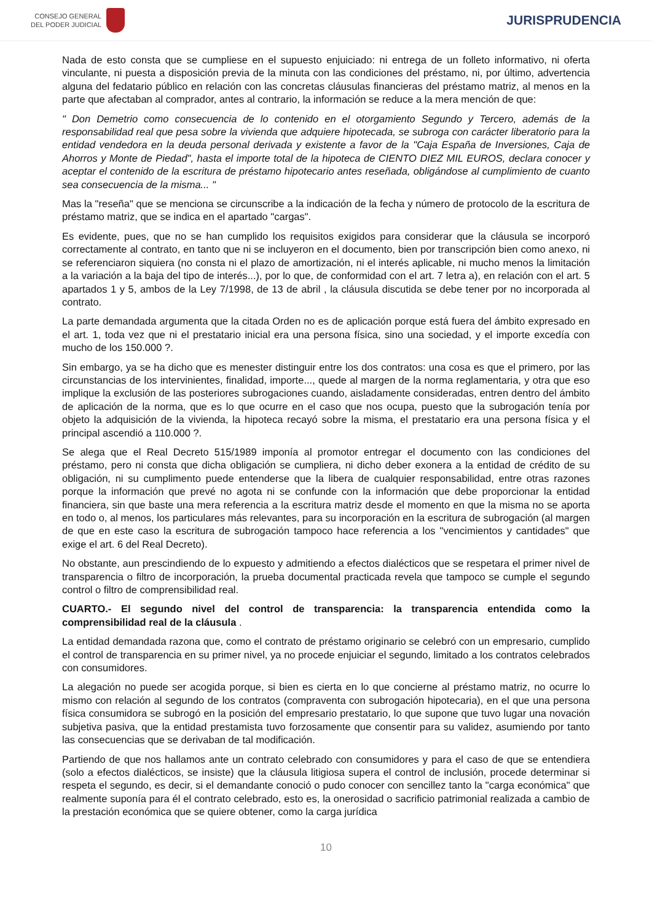CONSEJO GENERAL
DEL PODER JUDICIAL
JURISPRUDENCIA
Nada de esto consta que se cumpliese en el supuesto enjuiciado: ni entrega de un folleto informativo, ni oferta vinculante, ni puesta a disposición previa de la minuta con las condiciones del préstamo, ni, por último, advertencia alguna del fedatario público en relación con las concretas cláusulas financieras del préstamo matriz, al menos en la parte que afectaban al comprador, antes al contrario, la información se reduce a la mera mención de que:
" Don Demetrio como consecuencia de lo contenido en el otorgamiento Segundo y Tercero, además de la responsabilidad real que pesa sobre la vivienda que adquiere hipotecada, se subroga con carácter liberatorio para la entidad vendedora en la deuda personal derivada y existente a favor de la "Caja España de Inversiones, Caja de Ahorros y Monte de Piedad", hasta el importe total de la hipoteca de CIENTO DIEZ MIL EUROS, declara conocer y aceptar el contenido de la escritura de préstamo hipotecario antes reseñada, obligándose al cumplimiento de cuanto sea consecuencia de la misma... "
Mas la "reseña" que se menciona se circunscribe a la indicación de la fecha y número de protocolo de la escritura de préstamo matriz, que se indica en el apartado "cargas".
Es evidente, pues, que no se han cumplido los requisitos exigidos para considerar que la cláusula se incorporó correctamente al contrato, en tanto que ni se incluyeron en el documento, bien por transcripción bien como anexo, ni se referenciaron siquiera (no consta ni el plazo de amortización, ni el interés aplicable, ni mucho menos la limitación a la variación a la baja del tipo de interés...), por lo que, de conformidad con el art. 7 letra a), en relación con el art. 5 apartados 1 y 5, ambos de la Ley 7/1998, de 13 de abril , la cláusula discutida se debe tener por no incorporada al contrato.
La parte demandada argumenta que la citada Orden no es de aplicación porque está fuera del ámbito expresado en el art. 1, toda vez que ni el prestatario inicial era una persona física, sino una sociedad, y el importe excedía con mucho de los 150.000 ?.
Sin embargo, ya se ha dicho que es menester distinguir entre los dos contratos: una cosa es que el primero, por las circunstancias de los intervinientes, finalidad, importe..., quede al margen de la norma reglamentaria, y otra que eso implique la exclusión de las posteriores subrogaciones cuando, aisladamente consideradas, entren dentro del ámbito de aplicación de la norma, que es lo que ocurre en el caso que nos ocupa, puesto que la subrogación tenía por objeto la adquisición de la vivienda, la hipoteca recayó sobre la misma, el prestatario era una persona física y el principal ascendió a 110.000 ?.
Se alega que el Real Decreto 515/1989 imponía al promotor entregar el documento con las condiciones del préstamo, pero ni consta que dicha obligación se cumpliera, ni dicho deber exonera a la entidad de crédito de su obligación, ni su cumplimento puede entenderse que la libera de cualquier responsabilidad, entre otras razones porque la información que prevé no agota ni se confunde con la información que debe proporcionar la entidad financiera, sin que baste una mera referencia a la escritura matriz desde el momento en que la misma no se aporta en todo o, al menos, los particulares más relevantes, para su incorporación en la escritura de subrogación (al margen de que en este caso la escritura de subrogación tampoco hace referencia a los "vencimientos y cantidades" que exige el art. 6 del Real Decreto).
No obstante, aun prescindiendo de lo expuesto y admitiendo a efectos dialécticos que se respetara el primer nivel de transparencia o filtro de incorporación, la prueba documental practicada revela que tampoco se cumple el segundo control o filtro de comprensibilidad real.
CUARTO.- El segundo nivel del control de transparencia: la transparencia entendida como la comprensibilidad real de la cláusula .
La entidad demandada razona que, como el contrato de préstamo originario se celebró con un empresario, cumplido el control de transparencia en su primer nivel, ya no procede enjuiciar el segundo, limitado a los contratos celebrados con consumidores.
La alegación no puede ser acogida porque, si bien es cierta en lo que concierne al préstamo matriz, no ocurre lo mismo con relación al segundo de los contratos (compraventa con subrogación hipotecaria), en el que una persona física consumidora se subrogó en la posición del empresario prestatario, lo que supone que tuvo lugar una novación subjetiva pasiva, que la entidad prestamista tuvo forzosamente que consentir para su validez, asumiendo por tanto las consecuencias que se derivaban de tal modificación.
Partiendo de que nos hallamos ante un contrato celebrado con consumidores y para el caso de que se entendiera (solo a efectos dialécticos, se insiste) que la cláusula litigiosa supera el control de inclusión, procede determinar si respeta el segundo, es decir, si el demandante conoció o pudo conocer con sencillez tanto la "carga económica" que realmente suponía para él el contrato celebrado, esto es, la onerosidad o sacrificio patrimonial realizada a cambio de la prestación económica que se quiere obtener, como la carga jurídica
10